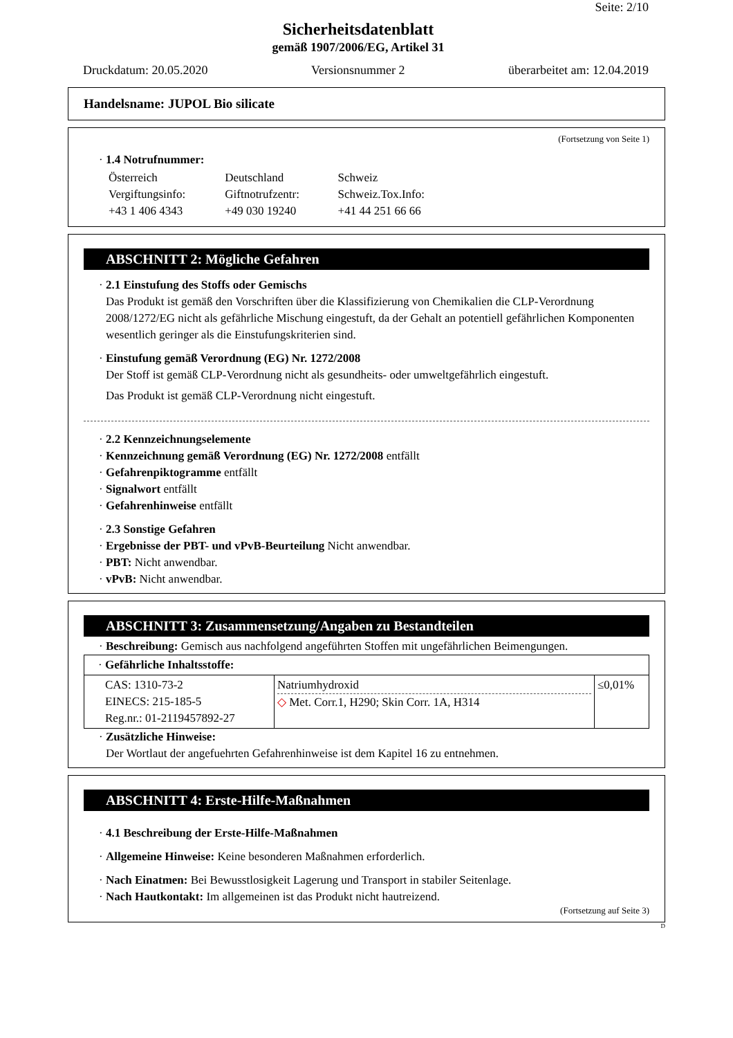Seite: 2/10
Sicherheitsdatenblatt
gemäß 1907/2006/EG, Artikel 31
Druckdatum: 20.05.2020 Versionsnummer 2 überarbeitet am: 12.04.2019
Handelsname: JUPOL Bio silicate
(Fortsetzung von Seite 1)
· 1.4 Notrufnummer:
| Österreich Vergiftungsinfo: +43 1 406 4343 | Deutschland Giftnotrufzentr: +49 030 19240 | Schweiz Schweiz.Tox.Info: +41 44 251 66 66 |
ABSCHNITT 2: Mögliche Gefahren
· 2.1 Einstufung des Stoffs oder Gemischs
Das Produkt ist gemäß den Vorschriften über die Klassifizierung von Chemikalien die CLP-Verordnung 2008/1272/EG nicht als gefährliche Mischung eingestuft, da der Gehalt an potentiell gefährlichen Komponenten wesentlich geringer als die Einstufungskriterien sind.
· Einstufung gemäß Verordnung (EG) Nr. 1272/2008
Der Stoff ist gemäß CLP-Verordnung nicht als gesundheits- oder umweltgefährlich eingestuft.
Das Produkt ist gemäß CLP-Verordnung nicht eingestuft.
· 2.2 Kennzeichnungselemente
· Kennzeichnung gemäß Verordnung (EG) Nr. 1272/2008 entfällt
· Gefahrenpiktogramme entfällt
· Signalwort entfällt
· Gefahrenhinweise entfällt
· 2.3 Sonstige Gefahren
· Ergebnisse der PBT- und vPvB-Beurteilung Nicht anwendbar.
· PBT: Nicht anwendbar.
· vPvB: Nicht anwendbar.
ABSCHNITT 3: Zusammensetzung/Angaben zu Bestandteilen
· Beschreibung: Gemisch aus nachfolgend angeführten Stoffen mit ungefährlichen Beimengungen.
| · Gefährliche Inhaltsstoffe: | | |
| CAS: 1310-73-2 EINECS: 215-185-5 Reg.nr.: 01-2119457892-27 | Natriumhydroxid ◇ Met. Corr.1, H290; Skin Corr. 1A, H314 | ≤0,01% |
· Zusätzliche Hinweise:
Der Wortlaut der angefuehrten Gefahrenhinweise ist dem Kapitel 16 zu entnehmen.
ABSCHNITT 4: Erste-Hilfe-Maßnahmen
· 4.1 Beschreibung der Erste-Hilfe-Maßnahmen
· Allgemeine Hinweise: Keine besonderen Maßnahmen erforderlich.
· Nach Einatmen: Bei Bewusstlosigkeit Lagerung und Transport in stabiler Seitenlage.
· Nach Hautkontakt: Im allgemeinen ist das Produkt nicht hautreizend.
(Fortsetzung auf Seite 3)
D